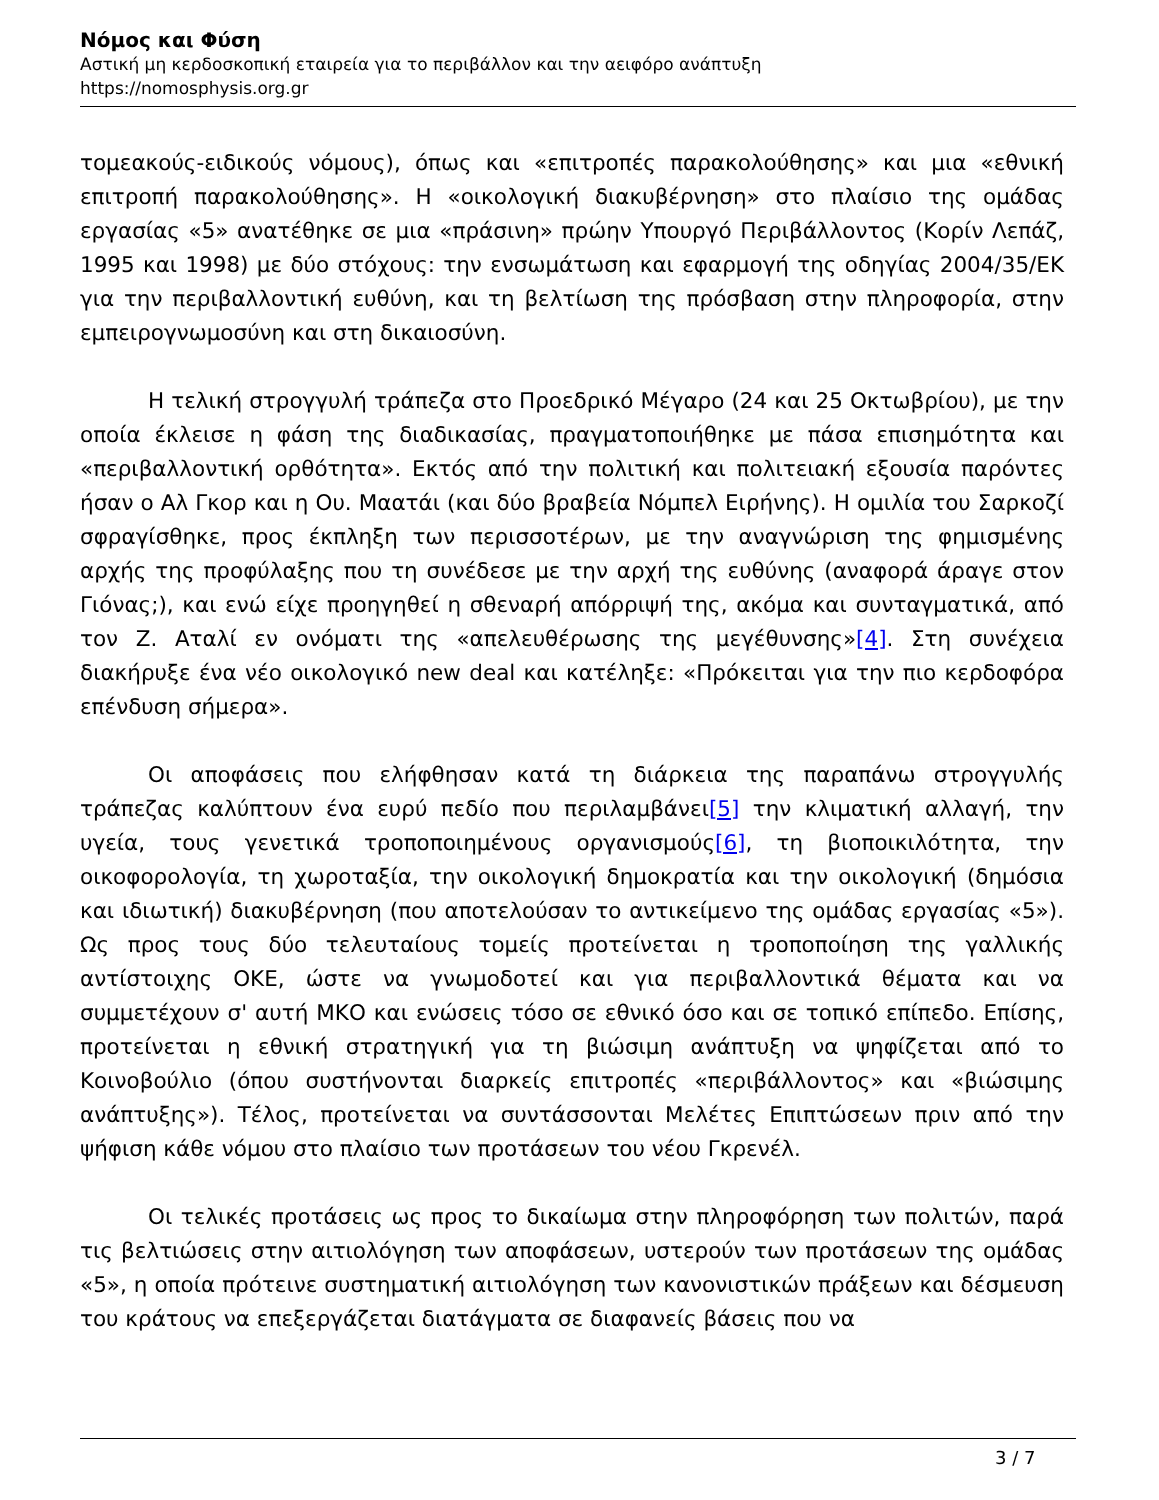Νόμος και Φύση
Αστική μη κερδοσκοπική εταιρεία για το περιβάλλον και την αειφόρο ανάπτυξη
https://nomosphysis.org.gr
τομεακούς-ειδικούς νόμους), όπως και «επιτροπές παρακολούθησης» και μια «εθνική επιτροπή παρακολούθησης». Η «οικολογική διακυβέρνηση» στο πλαίσιο της ομάδας εργασίας «5» ανατέθηκε σε μια «πράσινη» πρώην Υπουργό Περιβάλλοντος (Κορίν Λεπάζ, 1995 και 1998) με δύο στόχους: την ενσωμάτωση και εφαρμογή της οδηγίας 2004/35/ΕΚ για την περιβαλλοντική ευθύνη, και τη βελτίωση της πρόσβαση στην πληροφορία, στην εμπειρογνωμοσύνη και στη δικαιοσύνη.
Η τελική στρογγυλή τράπεζα στο Προεδρικό Μέγαρο (24 και 25 Οκτωβρίου), με την οποία έκλεισε η φάση της διαδικασίας, πραγματοποιήθηκε με πάσα επισημότητα και «περιβαλλοντική ορθότητα». Εκτός από την πολιτική και πολιτειακή εξουσία παρόντες ήσαν ο Αλ Γκορ και η Ου. Μαατάι (και δύο βραβεία Νόμπελ Ειρήνης). Η ομιλία του Σαρκοζί σφραγίσθηκε, προς έκπληξη των περισσοτέρων, με την αναγνώριση της φημισμένης αρχής της προφύλαξης που τη συνέδεσε με την αρχή της ευθύνης (αναφορά άραγε στον Γιόνας;), και ενώ είχε προηγηθεί η σθεναρή απόρριψή της, ακόμα και συνταγματικά, από τον Ζ. Αταλί εν ονόματι της «απελευθέρωσης της μεγέθυνσης»[4]. Στη συνέχεια διακήρυξε ένα νέο οικολογικό new deal και κατέληξε: «Πρόκειται για την πιο κερδοφόρα επένδυση σήμερα».
Οι αποφάσεις που ελήφθησαν κατά τη διάρκεια της παραπάνω στρογγυλής τράπεζας καλύπτουν ένα ευρύ πεδίο που περιλαμβάνει[5] την κλιματική αλλαγή, την υγεία, τους γενετικά τροποποιημένους οργανισμούς[6], τη βιοποικιλότητα, την οικοφορολογία, τη χωροταξία, την οικολογική δημοκρατία και την οικολογική (δημόσια και ιδιωτική) διακυβέρνηση (που αποτελούσαν το αντικείμενο της ομάδας εργασίας «5»). Ως προς τους δύο τελευταίους τομείς προτείνεται η τροποποίηση της γαλλικής αντίστοιχης ΟΚΕ, ώστε να γνωμοδοτεί και για περιβαλλοντικά θέματα και να συμμετέχουν σ' αυτή ΜΚΟ και ενώσεις τόσο σε εθνικό όσο και σε τοπικό επίπεδο. Επίσης, προτείνεται η εθνική στρατηγική για τη βιώσιμη ανάπτυξη να ψηφίζεται από το Κοινοβούλιο (όπου συστήνονται διαρκείς επιτροπές «περιβάλλοντος» και «βιώσιμης ανάπτυξης»). Τέλος, προτείνεται να συντάσσονται Μελέτες Επιπτώσεων πριν από την ψήφιση κάθε νόμου στο πλαίσιο των προτάσεων του νέου Γκρενέλ.
Οι τελικές προτάσεις ως προς το δικαίωμα στην πληροφόρηση των πολιτών, παρά τις βελτιώσεις στην αιτιολόγηση των αποφάσεων, υστερούν των προτάσεων της ομάδας «5», η οποία πρότεινε συστηματική αιτιολόγηση των κανονιστικών πράξεων και δέσμευση του κράτους να επεξεργάζεται διατάγματα σε διαφανείς βάσεις που να
3 / 7